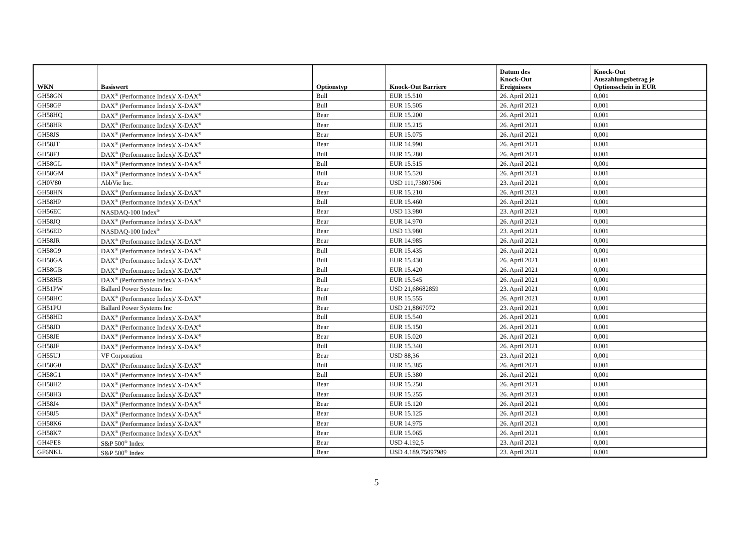| WKN | Basiswert | Optionstyp | Knock-Out Barriere | Datum des Knock-Out Ereignisses | Knock-Out Auszahlungsbetrag je Optionsschein in EUR |
| --- | --- | --- | --- | --- | --- |
| GH58GN | DAX<sup>®</sup> (Performance Index)/ X-DAX<sup>®</sup> | Bull | EUR 15.510 | 26. April 2021 | 0,001 |
| GH58GP | DAX<sup>®</sup> (Performance Index)/ X-DAX<sup>®</sup> | Bull | EUR 15.505 | 26. April 2021 | 0,001 |
| GH58HQ | DAX<sup>®</sup> (Performance Index)/ X-DAX<sup>®</sup> | Bear | EUR 15.200 | 26. April 2021 | 0,001 |
| GH58HR | DAX<sup>®</sup> (Performance Index)/ X-DAX<sup>®</sup> | Bear | EUR 15.215 | 26. April 2021 | 0,001 |
| GH58JS | DAX<sup>®</sup> (Performance Index)/ X-DAX<sup>®</sup> | Bear | EUR 15.075 | 26. April 2021 | 0,001 |
| GH58JT | DAX<sup>®</sup> (Performance Index)/ X-DAX<sup>®</sup> | Bear | EUR 14.990 | 26. April 2021 | 0,001 |
| GH58FJ | DAX<sup>®</sup> (Performance Index)/ X-DAX<sup>®</sup> | Bull | EUR 15.280 | 26. April 2021 | 0,001 |
| GH58GL | DAX<sup>®</sup> (Performance Index)/ X-DAX<sup>®</sup> | Bull | EUR 15.515 | 26. April 2021 | 0,001 |
| GH58GM | DAX<sup>®</sup> (Performance Index)/ X-DAX<sup>®</sup> | Bull | EUR 15.520 | 26. April 2021 | 0,001 |
| GH0V80 | AbbVie Inc. | Bear | USD 111,73807506 | 23. April 2021 | 0,001 |
| GH58HN | DAX<sup>®</sup> (Performance Index)/ X-DAX<sup>®</sup> | Bear | EUR 15.210 | 26. April 2021 | 0,001 |
| GH58HP | DAX<sup>®</sup> (Performance Index)/ X-DAX<sup>®</sup> | Bull | EUR 15.460 | 26. April 2021 | 0,001 |
| GH56EC | NASDAQ-100 Index<sup>®</sup> | Bear | USD 13.980 | 23. April 2021 | 0,001 |
| GH58JQ | DAX<sup>®</sup> (Performance Index)/ X-DAX<sup>®</sup> | Bear | EUR 14.970 | 26. April 2021 | 0,001 |
| GH56ED | NASDAQ-100 Index<sup>®</sup> | Bear | USD 13.980 | 23. April 2021 | 0,001 |
| GH58JR | DAX<sup>®</sup> (Performance Index)/ X-DAX<sup>®</sup> | Bear | EUR 14.985 | 26. April 2021 | 0,001 |
| GH58G9 | DAX<sup>®</sup> (Performance Index)/ X-DAX<sup>®</sup> | Bull | EUR 15.435 | 26. April 2021 | 0,001 |
| GH58GA | DAX<sup>®</sup> (Performance Index)/ X-DAX<sup>®</sup> | Bull | EUR 15.430 | 26. April 2021 | 0,001 |
| GH58GB | DAX<sup>®</sup> (Performance Index)/ X-DAX<sup>®</sup> | Bull | EUR 15.420 | 26. April 2021 | 0,001 |
| GH58HB | DAX<sup>®</sup> (Performance Index)/ X-DAX<sup>®</sup> | Bull | EUR 15.545 | 26. April 2021 | 0,001 |
| GH51PW | Ballard Power Systems Inc | Bear | USD 21,68682859 | 23. April 2021 | 0,001 |
| GH58HC | DAX<sup>®</sup> (Performance Index)/ X-DAX<sup>®</sup> | Bull | EUR 15.555 | 26. April 2021 | 0,001 |
| GH51PU | Ballard Power Systems Inc | Bear | USD 21,8867072 | 23. April 2021 | 0,001 |
| GH58HD | DAX<sup>®</sup> (Performance Index)/ X-DAX<sup>®</sup> | Bull | EUR 15.540 | 26. April 2021 | 0,001 |
| GH58JD | DAX<sup>®</sup> (Performance Index)/ X-DAX<sup>®</sup> | Bear | EUR 15.150 | 26. April 2021 | 0,001 |
| GH58JE | DAX<sup>®</sup> (Performance Index)/ X-DAX<sup>®</sup> | Bear | EUR 15.020 | 26. April 2021 | 0,001 |
| GH58JF | DAX<sup>®</sup> (Performance Index)/ X-DAX<sup>®</sup> | Bull | EUR 15.340 | 26. April 2021 | 0,001 |
| GH55UJ | VF Corporation | Bear | USD 88,36 | 23. April 2021 | 0,001 |
| GH58G0 | DAX<sup>®</sup> (Performance Index)/ X-DAX<sup>®</sup> | Bull | EUR 15.385 | 26. April 2021 | 0,001 |
| GH58G1 | DAX<sup>®</sup> (Performance Index)/ X-DAX<sup>®</sup> | Bull | EUR 15.380 | 26. April 2021 | 0,001 |
| GH58H2 | DAX<sup>®</sup> (Performance Index)/ X-DAX<sup>®</sup> | Bear | EUR 15.250 | 26. April 2021 | 0,001 |
| GH58H3 | DAX<sup>®</sup> (Performance Index)/ X-DAX<sup>®</sup> | Bear | EUR 15.255 | 26. April 2021 | 0,001 |
| GH58J4 | DAX<sup>®</sup> (Performance Index)/ X-DAX<sup>®</sup> | Bear | EUR 15.120 | 26. April 2021 | 0,001 |
| GH58J5 | DAX<sup>®</sup> (Performance Index)/ X-DAX<sup>®</sup> | Bear | EUR 15.125 | 26. April 2021 | 0,001 |
| GH58K6 | DAX<sup>®</sup> (Performance Index)/ X-DAX<sup>®</sup> | Bear | EUR 14.975 | 26. April 2021 | 0,001 |
| GH58K7 | DAX<sup>®</sup> (Performance Index)/ X-DAX<sup>®</sup> | Bear | EUR 15.065 | 26. April 2021 | 0,001 |
| GH4PE8 | S&P 500<sup>®</sup> Index | Bear | USD 4.192,5 | 23. April 2021 | 0,001 |
| GF6NKL | S&P 500<sup>®</sup> Index | Bear | USD 4.189,75097989 | 23. April 2021 | 0,001 |
5